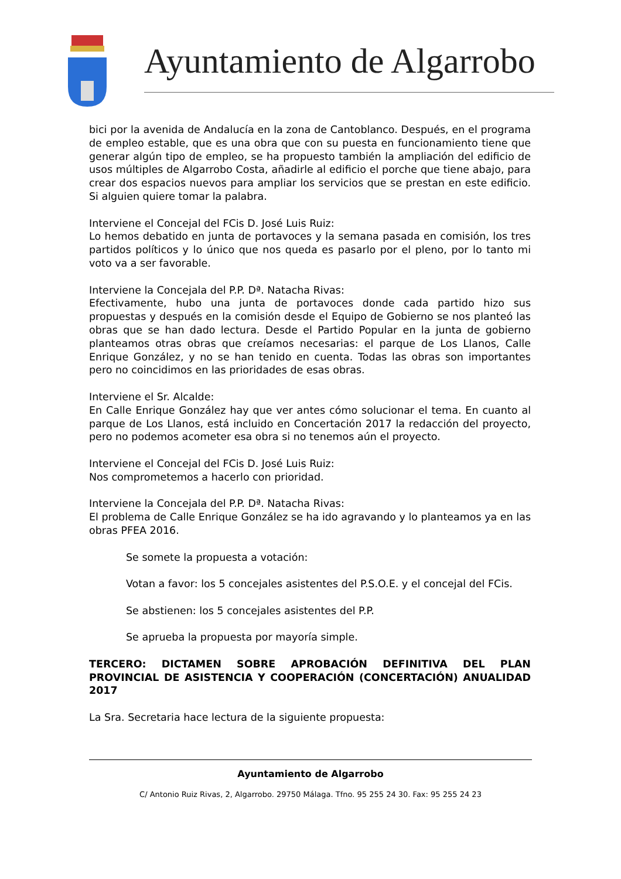Ayuntamiento de Algarrobo
bici por la avenida de Andalucía en la zona de Cantoblanco. Después, en el programa de empleo estable, que es una obra que con su puesta en funcionamiento tiene que generar algún tipo de empleo, se ha propuesto también la ampliación del edificio de usos múltiples de Algarrobo Costa, añadirle al edificio el porche que tiene abajo, para crear dos espacios nuevos para ampliar los servicios que se prestan en este edificio. Si alguien quiere tomar la palabra.
Interviene el Concejal del FCis D. José Luis Ruiz:
Lo hemos debatido en junta de portavoces y la semana pasada en comisión, los tres partidos políticos y lo único que nos queda es pasarlo por el pleno, por lo tanto mi voto va a ser favorable.
Interviene la Concejala del P.P. Dª. Natacha Rivas:
Efectivamente, hubo una junta de portavoces donde cada partido hizo sus propuestas y después en la comisión desde el Equipo de Gobierno se nos planteó las obras que se han dado lectura. Desde el Partido Popular en la junta de gobierno planteamos otras obras que creíamos necesarias: el parque de Los Llanos, Calle Enrique González, y no se han tenido en cuenta. Todas las obras son importantes pero no coincidimos en las prioridades de esas obras.
Interviene el Sr. Alcalde:
En Calle Enrique González hay que ver antes cómo solucionar el tema. En cuanto al parque de Los Llanos, está incluido en Concertación 2017 la redacción del proyecto, pero no podemos acometer esa obra si no tenemos aún el proyecto.
Interviene el Concejal del FCis D. José Luis Ruiz:
Nos comprometemos a hacerlo con prioridad.
Interviene la Concejala del P.P. Dª. Natacha Rivas:
El problema de Calle Enrique González se ha ido agravando y lo planteamos ya en las obras PFEA 2016.
Se somete la propuesta a votación:
Votan a favor: los 5 concejales asistentes del P.S.O.E. y el concejal del FCis.
Se abstienen: los 5 concejales asistentes del P.P.
Se aprueba la propuesta por mayoría simple.
TERCERO: DICTAMEN SOBRE APROBACIÓN DEFINITIVA DEL PLAN PROVINCIAL DE ASISTENCIA Y COOPERACIÓN (CONCERTACIÓN) ANUALIDAD 2017
La Sra. Secretaria hace lectura de la siguiente propuesta:
Ayuntamiento de Algarrobo
C/ Antonio Ruiz Rivas, 2, Algarrobo. 29750 Málaga. Tfno. 95 255 24 30. Fax: 95 255 24 23